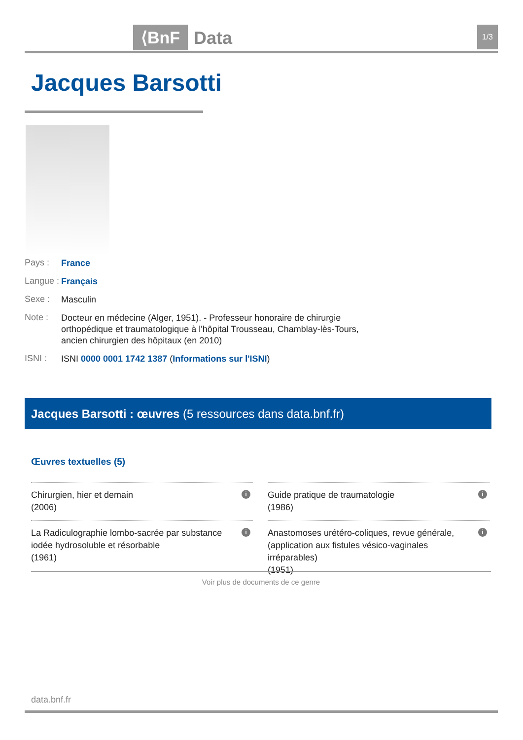⟨BnF Data 1/3
Jacques Barsotti
Pays : France
Langue : Français
Sexe : Masculin
Note : Docteur en médecine (Alger, 1951). - Professeur honoraire de chirurgie orthopédique et traumatologique à l'hôpital Trousseau, Chamblay-lès-Tours, ancien chirurgien des hôpitaux (en 2010)
ISNI : ISNI 0000 0001 1742 1387 (Informations sur l'ISNI)
Jacques Barsotti : œuvres (5 ressources dans data.bnf.fr)
Œuvres textuelles (5)
Chirurgien, hier et demain
(2006)
i
Guide pratique de traumatologie
(1986)
i
La Radiculographie lombo-sacrée par substance iodée hydrosoluble et résorbable
(1961)
i
Anastomoses urétéro-coliques, revue générale, (application aux fistules vésico-vaginales irréparables)
(1951)
i
Voir plus de documents de ce genre
data.bnf.fr